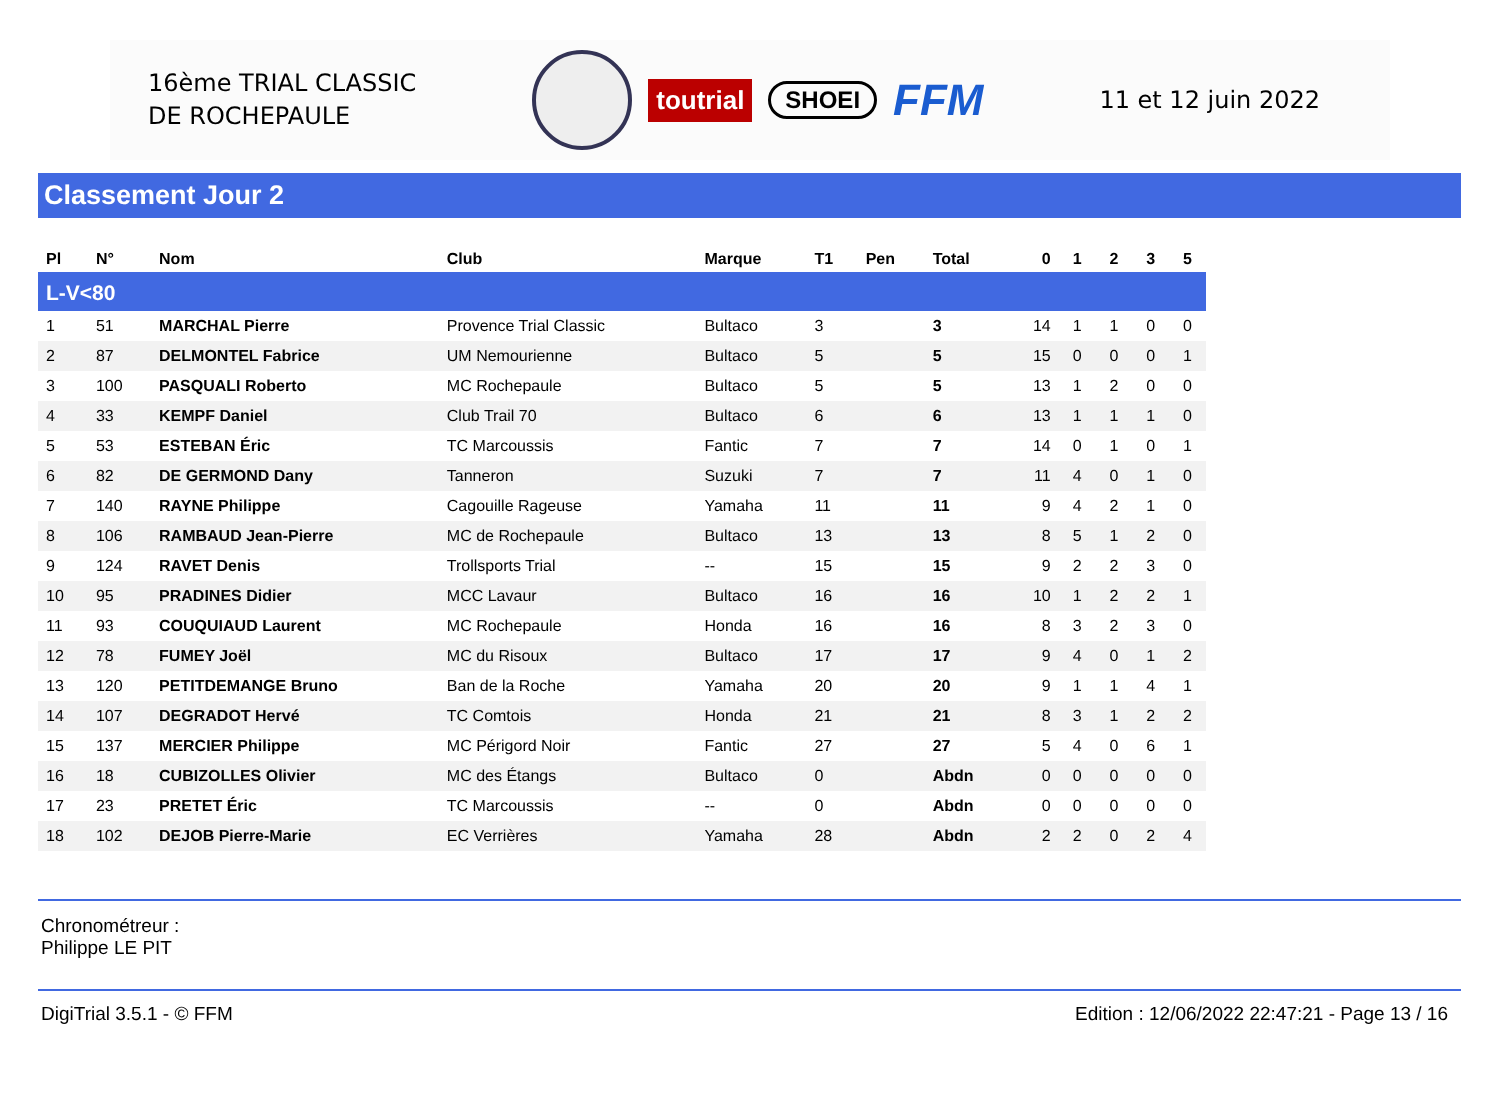16ème TRIAL CLASSIC
DE ROCHEPAULE
toutrial
SHOEI
FFM
11 et 12 juin 2022
Classement Jour 2
| Pl | N° | Nom | Club | Marque | T1 | Pen | Total | 0 | 1 | 2 | 3 | 5 |
| --- | --- | --- | --- | --- | --- | --- | --- | --- | --- | --- | --- | --- |
| L-V<80 | | | | | | | | | | | | |
| 1 | 51 | MARCHAL Pierre | Provence Trial Classic | Bultaco | 3 | | 3 | 14 | 1 | 1 | 0 | 0 |
| 2 | 87 | DELMONTEL Fabrice | UM Nemourienne | Bultaco | 5 | | 5 | 15 | 0 | 0 | 0 | 1 |
| 3 | 100 | PASQUALI Roberto | MC Rochepaule | Bultaco | 5 | | 5 | 13 | 1 | 2 | 0 | 0 |
| 4 | 33 | KEMPF Daniel | Club Trail 70 | Bultaco | 6 | | 6 | 13 | 1 | 1 | 1 | 0 |
| 5 | 53 | ESTEBAN Éric | TC Marcoussis | Fantic | 7 | | 7 | 14 | 0 | 1 | 0 | 1 |
| 6 | 82 | DE GERMOND Dany | Tanneron | Suzuki | 7 | | 7 | 11 | 4 | 0 | 1 | 0 |
| 7 | 140 | RAYNE Philippe | Cagouille Rageuse | Yamaha | 11 | | 11 | 9 | 4 | 2 | 1 | 0 |
| 8 | 106 | RAMBAUD Jean-Pierre | MC de Rochepaule | Bultaco | 13 | | 13 | 8 | 5 | 1 | 2 | 0 |
| 9 | 124 | RAVET Denis | Trollsports Trial | -- | 15 | | 15 | 9 | 2 | 2 | 3 | 0 |
| 10 | 95 | PRADINES Didier | MCC Lavaur | Bultaco | 16 | | 16 | 10 | 1 | 2 | 2 | 1 |
| 11 | 93 | COUQUIAUD Laurent | MC Rochepaule | Honda | 16 | | 16 | 8 | 3 | 2 | 3 | 0 |
| 12 | 78 | FUMEY Joël | MC du Risoux | Bultaco | 17 | | 17 | 9 | 4 | 0 | 1 | 2 |
| 13 | 120 | PETITDEMANGE Bruno | Ban de la Roche | Yamaha | 20 | | 20 | 9 | 1 | 1 | 4 | 1 |
| 14 | 107 | DEGRADOT Hervé | TC Comtois | Honda | 21 | | 21 | 8 | 3 | 1 | 2 | 2 |
| 15 | 137 | MERCIER Philippe | MC Périgord Noir | Fantic | 27 | | 27 | 5 | 4 | 0 | 6 | 1 |
| 16 | 18 | CUBIZOLLES Olivier | MC des Étangs | Bultaco | 0 | | Abdn | 0 | 0 | 0 | 0 | 0 |
| 17 | 23 | PRETET Éric | TC Marcoussis | -- | 0 | | Abdn | 0 | 0 | 0 | 0 | 0 |
| 18 | 102 | DEJOB Pierre-Marie | EC Verrières | Yamaha | 28 | | Abdn | 2 | 2 | 0 | 2 | 4 |
Chronométreur :
Philippe LE PIT
DigiTrial 3.5.1 - © FFM Edition : 12/06/2022 22:47:21 - Page 13 / 16